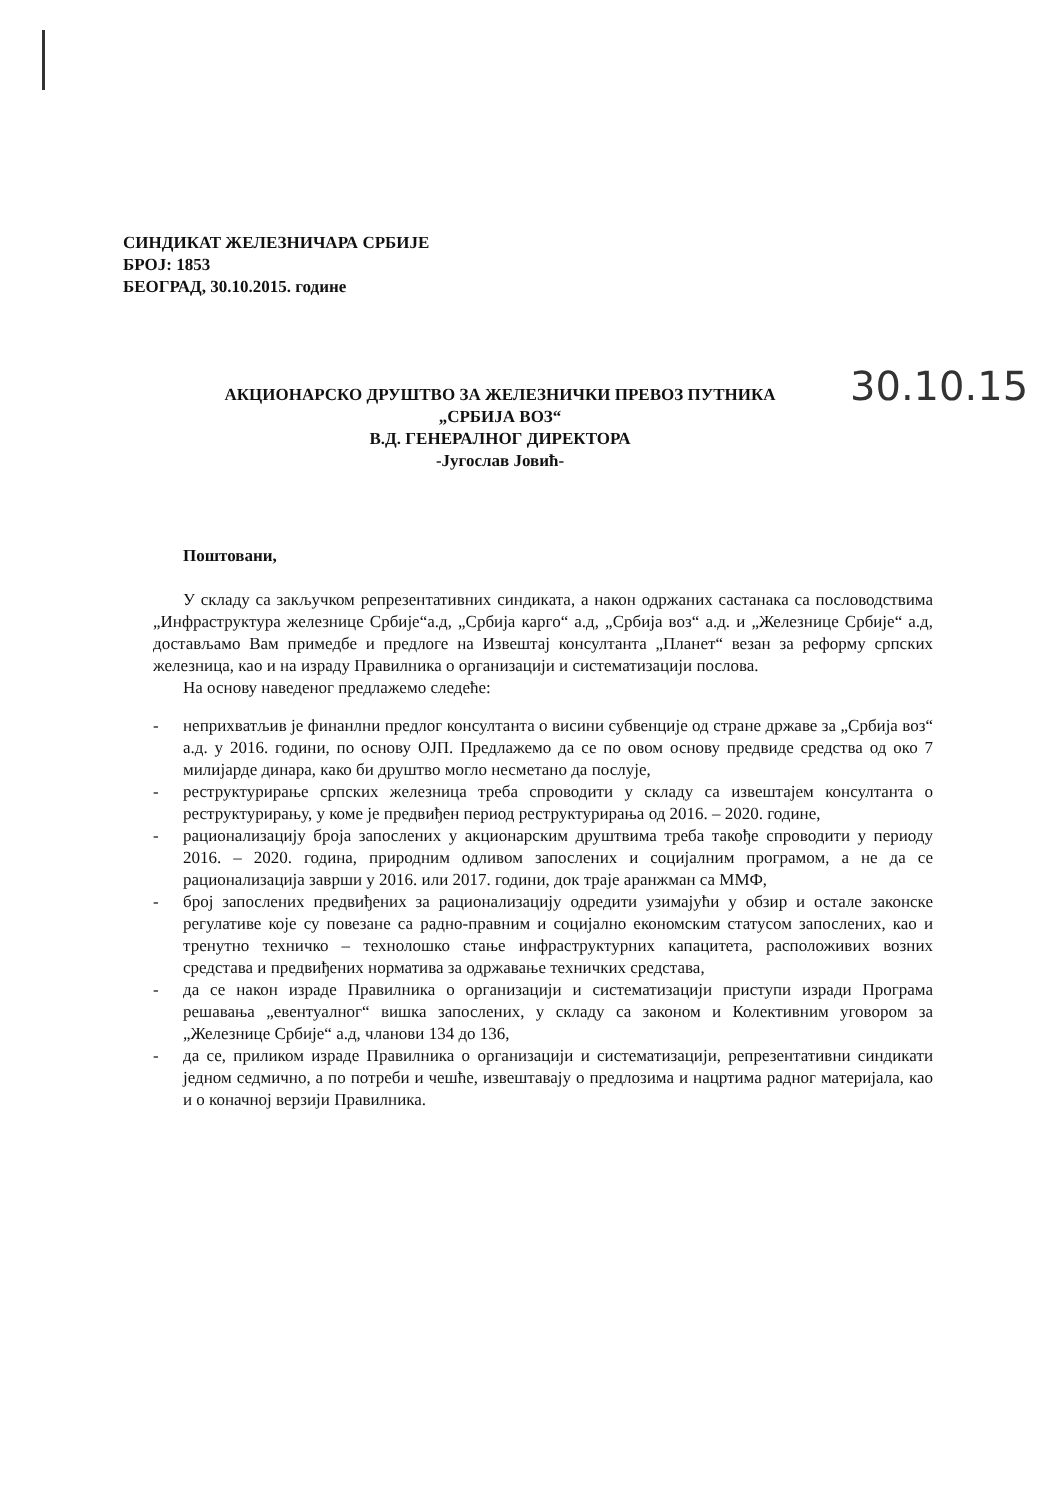СИНДИКАТ ЖЕЛЕЗНИЧАРА СРБИЈЕ
БРОЈ: 1853
БЕОГРАД, 30.10.2015. године
АКЦИОНАРСКО ДРУШТВО ЗА ЖЕЛЕЗНИЧКИ ПРЕВОЗ ПУТНИКА
„СРБИЈА ВОЗ“
В.Д. ГЕНЕРАЛНОГ ДИРЕКТОРА
-Југослав Јовић-
30.10.15
Поштовани,
У складу са закључком репрезентативних синдиката, а након одржаних састанака са пословодствима „Инфраструктура железнице Србије“а.д, „Србија карго“ а.д, „Србија воз“ а.д. и „Железнице Србије“ а.д, достављамо Вам примедбе и предлоге на Извештај консултанта „Планет“ везан за реформу српских железница, као и на израду Правилника о организацији и систематизацији послова.
На основу наведеног предлажемо следеће:
- неприхватљив је финанлни предлог консултанта о висини субвенције од стране државе за „Србија воз“ а.д. у 2016. години, по основу ОЈП. Предлажемо да се по овом основу предвиде средства од око 7 милијарде динара, како би друштво могло несметано да послује,
- реструктурирање српских железница треба спроводити у складу са извештајем консултанта о реструктурирању, у коме је предвиђен период реструктурирања од 2016. – 2020. године,
- рационализацију броја запослених у акционарским друштвима треба такође спроводити у периоду 2016. – 2020. година, природним одливом запослених и социјалним програмом, а не да се рационализација заврши у 2016. или 2017. години, док траје аранжман са ММФ,
- број запослених предвиђених за рационализацију одредити узимајући у обзир и остале законске регулативе које су повезане са радно-правним и социјално економским статусом запослених, као и тренутно техничко – технолошко стање инфраструктурних капацитета, расположивих возних средстава и предвиђених норматива за одржавање техничких средстава,
- да се након израде Правилника о организацији и систематизацији приступи изради Програма решавања „евентуалног“ вишка запослених, у складу са законом и Колективним уговором за „Железнице Србије“ а.д, чланови 134 до 136,
- да се, приликом израде Правилника о организацији и систематизацији, репрезентативни синдикати једном седмично, а по потреби и чешће, извештавају о предлозима и нацртима радног материјала, као и о коначној верзији Правилника.